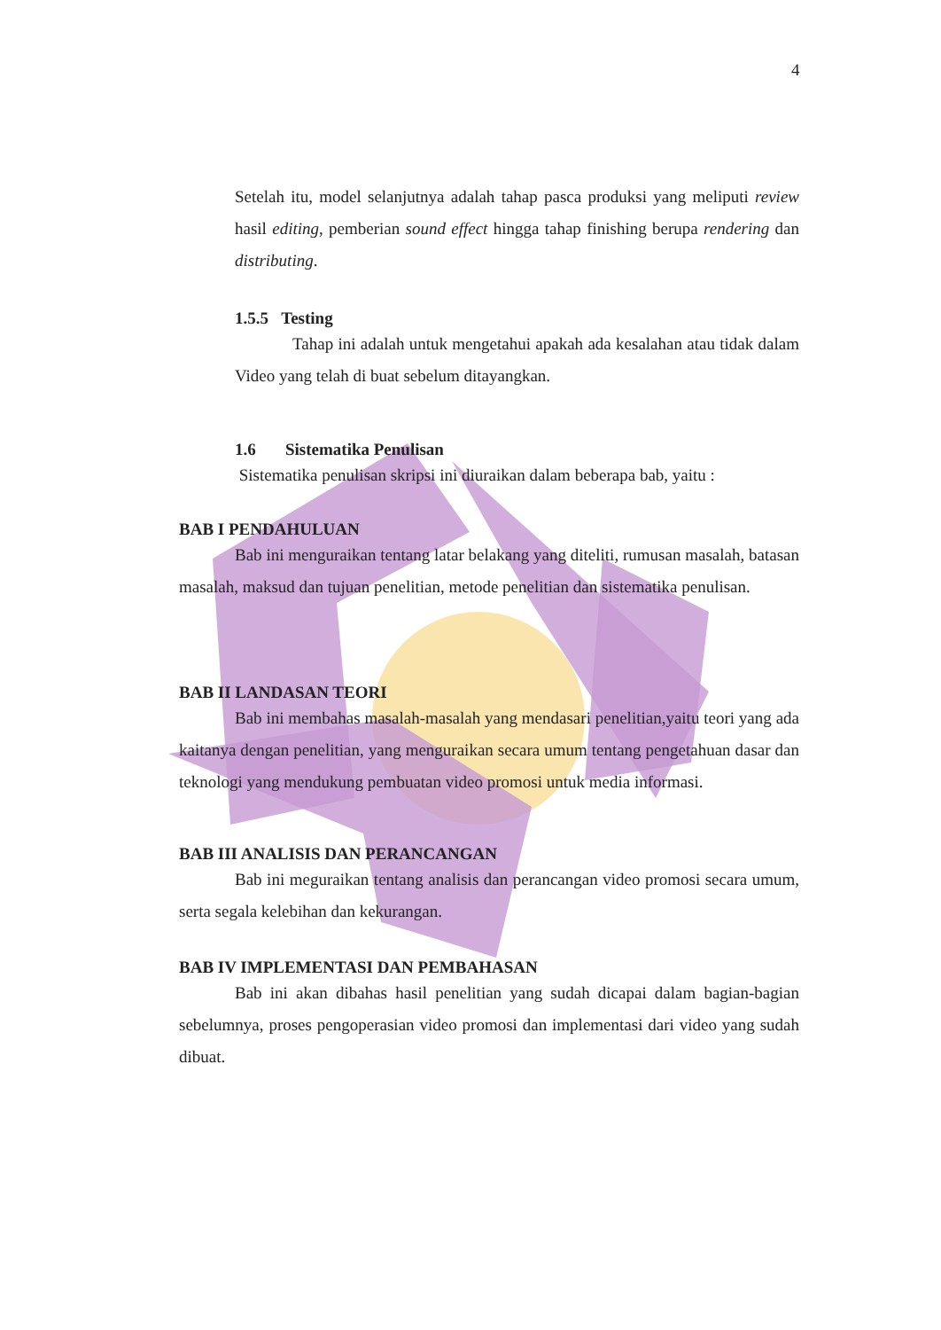4
Setelah itu, model selanjutnya adalah tahap pasca produksi yang meliputi review hasil editing, pemberian sound effect hingga tahap finishing berupa rendering dan distributing.
1.5.5 Testing
Tahap ini adalah untuk mengetahui apakah ada kesalahan atau tidak dalam Video yang telah di buat sebelum ditayangkan.
1.6 Sistematika Penulisan
Sistematika penulisan skripsi ini diuraikan dalam beberapa bab, yaitu :
BAB I PENDAHULUAN
Bab ini menguraikan tentang latar belakang yang diteliti, rumusan masalah, batasan masalah, maksud dan tujuan penelitian, metode penelitian dan sistematika penulisan.
BAB II LANDASAN TEORI
Bab ini membahas masalah-masalah yang mendasari penelitian,yaitu teori yang ada kaitanya dengan penelitian, yang menguraikan secara umum tentang pengetahuan dasar dan teknologi yang mendukung pembuatan video promosi untuk media informasi.
BAB III ANALISIS DAN PERANCANGAN
Bab ini meguraikan tentang analisis dan perancangan video promosi secara umum, serta segala kelebihan dan kekurangan.
BAB IV IMPLEMENTASI DAN PEMBAHASAN
Bab ini akan dibahas hasil penelitian yang sudah dicapai dalam bagian-bagian sebelumnya, proses pengoperasian video promosi dan implementasi dari video yang sudah dibuat.